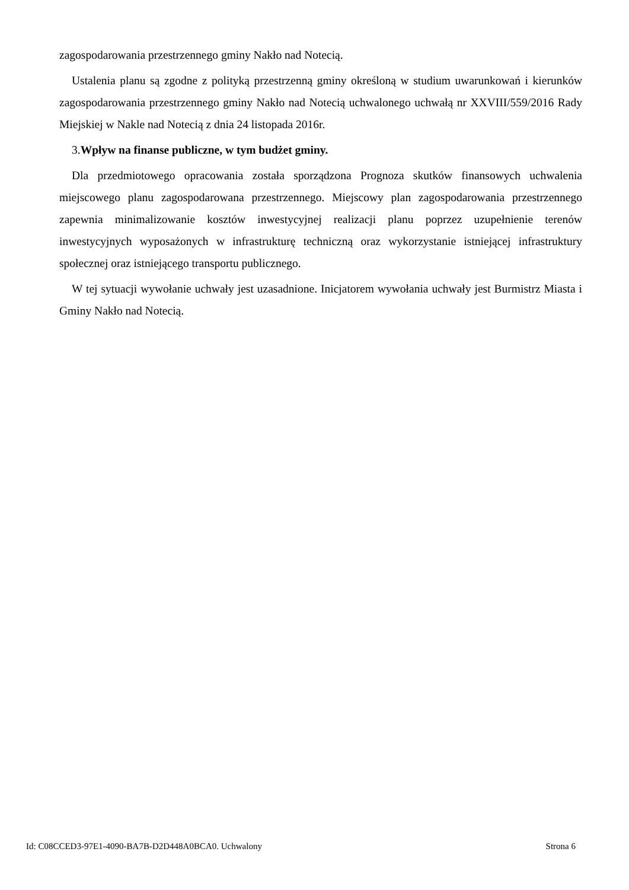zagospodarowania przestrzennego gminy Nakło nad Notecią.
Ustalenia planu są zgodne z polityką przestrzenną gminy określoną w studium uwarunkowań i kierunków zagospodarowania przestrzennego gminy Nakło nad Notecią uchwalonego uchwałą nr XXVIII/559/2016 Rady Miejskiej w Nakle nad Notecią z dnia 24 listopada 2016r.
3.Wpływ na finanse publiczne, w tym budżet gminy.
Dla przedmiotowego opracowania została sporządzona Prognoza skutków finansowych uchwalenia miejscowego planu zagospodarowana przestrzennego. Miejscowy plan zagospodarowania przestrzennego zapewnia minimalizowanie kosztów inwestycyjnej realizacji planu poprzez uzupełnienie terenów inwestycyjnych wyposażonych w infrastrukturę techniczną oraz wykorzystanie istniejącej infrastruktury społecznej oraz istniejącego transportu publicznego.
W tej sytuacji wywołanie uchwały jest uzasadnione. Inicjatorem wywołania uchwały jest Burmistrz Miasta i Gminy Nakło nad Notecią.
Id: C08CCED3-97E1-4090-BA7B-D2D448A0BCA0. Uchwalony Strona 6